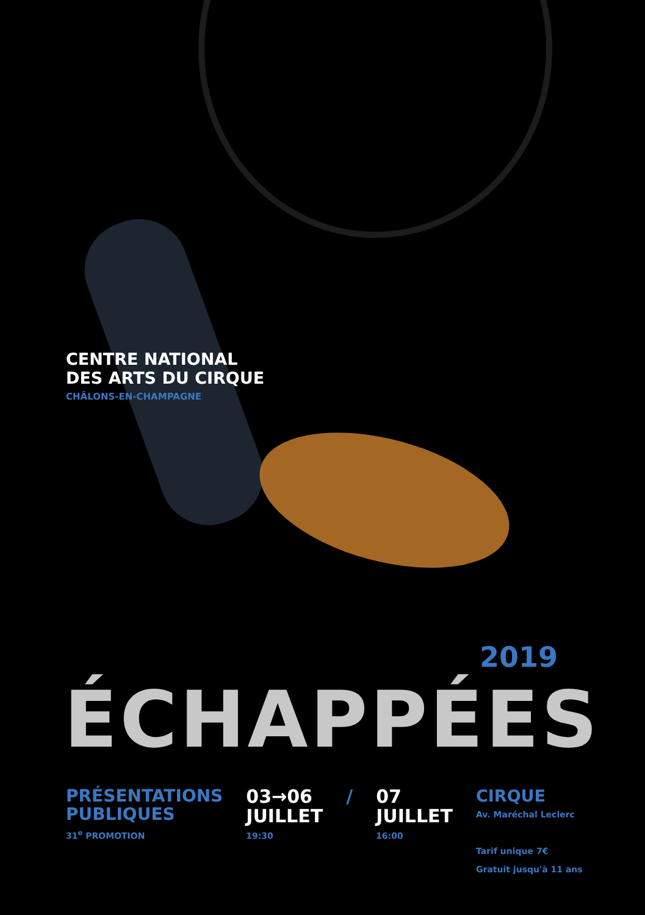CENTRE NATIONAL
DES ARTS DU CIRQUE
CHÂLONS-EN-CHAMPAGNE
2019
ÉCHAPPÉES
PRÉSENTATIONS
PUBLIQUES
31<sup>e</sup> PROMOTION
03→06
JUILLET
19:30
/ 07
JUILLET
16:00
CIRQUE
Av. Maréchal Leclerc
Tarif unique 7€
Gratuit jusqu'à 11 ans